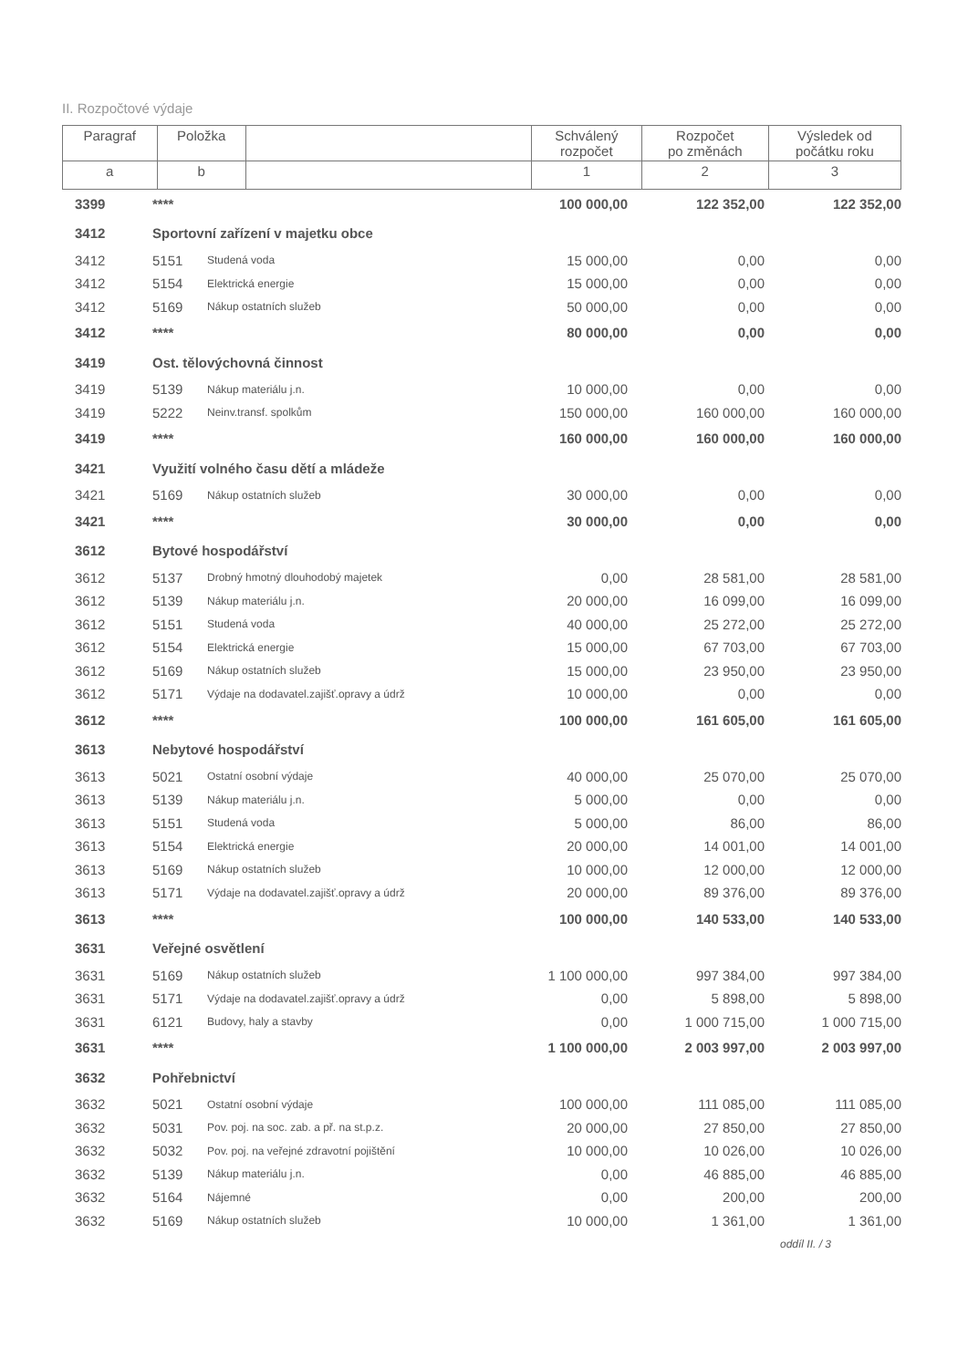II. Rozpočtové výdaje
| Paragraf | Položka | | Schválený rozpočet | Rozpočet po změnách | Výsledek od počátku roku |
| a | b | | 1 | 2 | 3 |
| 3399 | **** | | 100 000,00 | 122 352,00 | 122 352,00 |
| 3412 | Sportovní zařízení v majetku obce | | | | |
| 3412 | 5151 | Studená voda | 15 000,00 | 0,00 | 0,00 |
| 3412 | 5154 | Elektrická energie | 15 000,00 | 0,00 | 0,00 |
| 3412 | 5169 | Nákup ostatních služeb | 50 000,00 | 0,00 | 0,00 |
| 3412 | **** | | 80 000,00 | 0,00 | 0,00 |
| 3419 | Ost. tělovýchovná činnost | | | | |
| 3419 | 5139 | Nákup materiálu j.n. | 10 000,00 | 0,00 | 0,00 |
| 3419 | 5222 | Neinv.transf. spolkům | 150 000,00 | 160 000,00 | 160 000,00 |
| 3419 | **** | | 160 000,00 | 160 000,00 | 160 000,00 |
| 3421 | Využití volného času dětí a mládeže | | | | |
| 3421 | 5169 | Nákup ostatních služeb | 30 000,00 | 0,00 | 0,00 |
| 3421 | **** | | 30 000,00 | 0,00 | 0,00 |
| 3612 | Bytové hospodářství | | | | |
| 3612 | 5137 | Drobný hmotný dlouhodobý majetek | 0,00 | 28 581,00 | 28 581,00 |
| 3612 | 5139 | Nákup materiálu j.n. | 20 000,00 | 16 099,00 | 16 099,00 |
| 3612 | 5151 | Studená voda | 40 000,00 | 25 272,00 | 25 272,00 |
| 3612 | 5154 | Elektrická energie | 15 000,00 | 67 703,00 | 67 703,00 |
| 3612 | 5169 | Nákup ostatních služeb | 15 000,00 | 23 950,00 | 23 950,00 |
| 3612 | 5171 | Výdaje na dodavatel.zajišť.opravy a údrž | 10 000,00 | 0,00 | 0,00 |
| 3612 | **** | | 100 000,00 | 161 605,00 | 161 605,00 |
| 3613 | Nebytové hospodářství | | | | |
| 3613 | 5021 | Ostatní osobní výdaje | 40 000,00 | 25 070,00 | 25 070,00 |
| 3613 | 5139 | Nákup materiálu j.n. | 5 000,00 | 0,00 | 0,00 |
| 3613 | 5151 | Studená voda | 5 000,00 | 86,00 | 86,00 |
| 3613 | 5154 | Elektrická energie | 20 000,00 | 14 001,00 | 14 001,00 |
| 3613 | 5169 | Nákup ostatních služeb | 10 000,00 | 12 000,00 | 12 000,00 |
| 3613 | 5171 | Výdaje na dodavatel.zajišť.opravy a údrž | 20 000,00 | 89 376,00 | 89 376,00 |
| 3613 | **** | | 100 000,00 | 140 533,00 | 140 533,00 |
| 3631 | Veřejné osvětlení | | | | |
| 3631 | 5169 | Nákup ostatních služeb | 1 100 000,00 | 997 384,00 | 997 384,00 |
| 3631 | 5171 | Výdaje na dodavatel.zajišť.opravy a údrž | 0,00 | 5 898,00 | 5 898,00 |
| 3631 | 6121 | Budovy, haly a stavby | 0,00 | 1 000 715,00 | 1 000 715,00 |
| 3631 | **** | | 1 100 000,00 | 2 003 997,00 | 2 003 997,00 |
| 3632 | Pohřebnictví | | | | |
| 3632 | 5021 | Ostatní osobní výdaje | 100 000,00 | 111 085,00 | 111 085,00 |
| 3632 | 5031 | Pov. poj. na soc. zab. a př. na st.p.z. | 20 000,00 | 27 850,00 | 27 850,00 |
| 3632 | 5032 | Pov. poj. na veřejné zdravotní pojištění | 10 000,00 | 10 026,00 | 10 026,00 |
| 3632 | 5139 | Nákup materiálu j.n. | 0,00 | 46 885,00 | 46 885,00 |
| 3632 | 5164 | Nájemné | 0,00 | 200,00 | 200,00 |
| 3632 | 5169 | Nákup ostatních služeb | 10 000,00 | 1 361,00 | 1 361,00 |
oddíl II. / 3